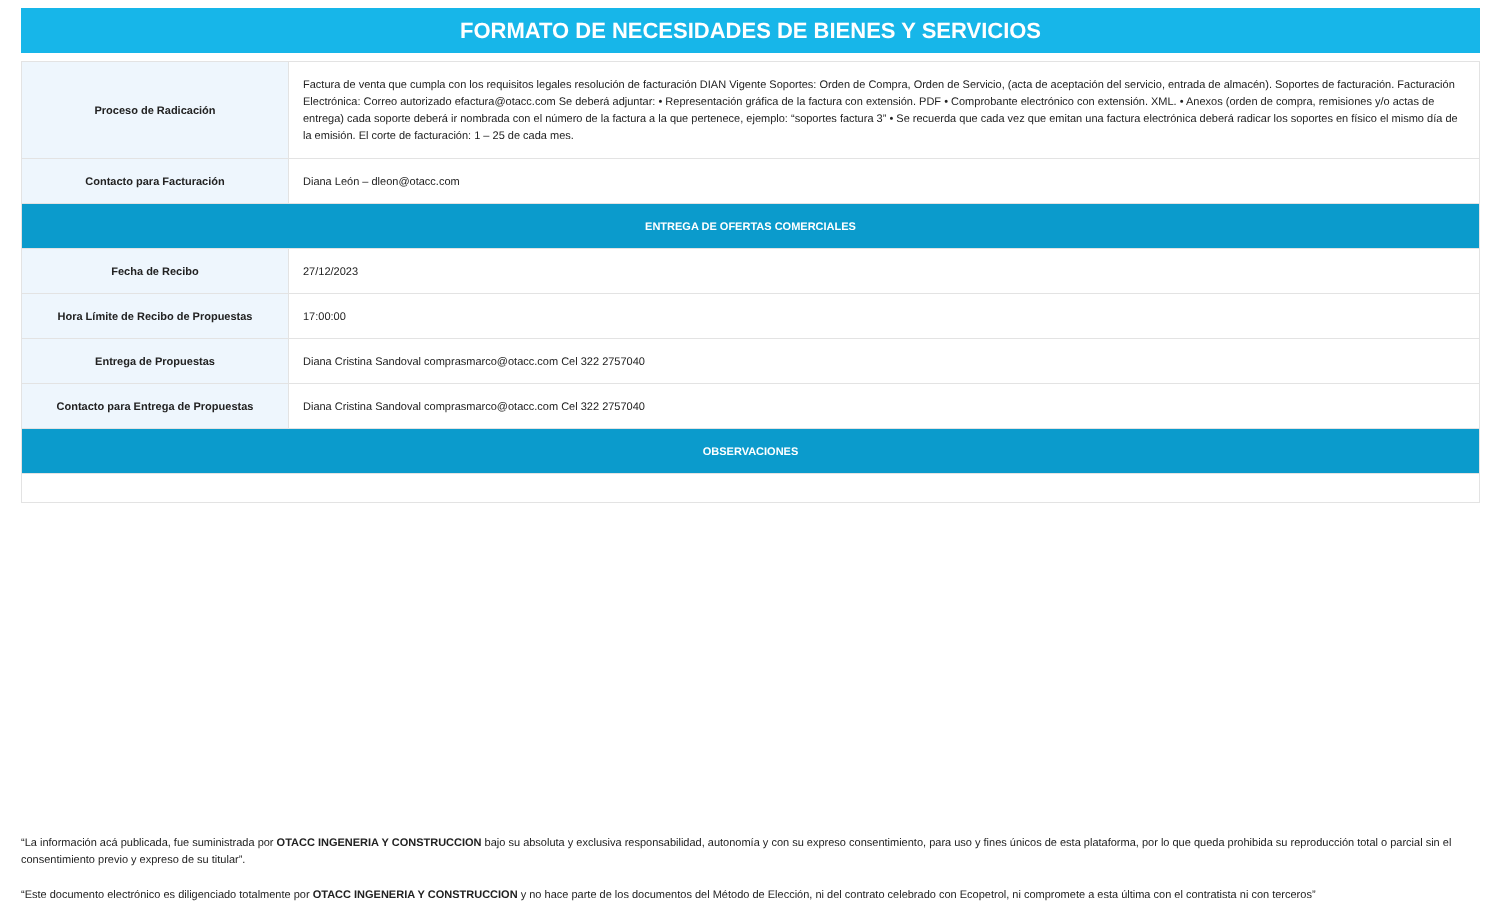FORMATO DE NECESIDADES DE BIENES Y SERVICIOS
| Proceso de Radicación | Factura de venta que cumpla con los requisitos legales resolución de facturación DIAN Vigente Soportes: Orden de Compra, Orden de Servicio, (acta de aceptación del servicio, entrada de almacén). Soportes de facturación. Facturación Electrónica: Correo autorizado efactura@otacc.com Se deberá adjuntar: • Representación gráfica de la factura con extensión. PDF • Comprobante electrónico con extensión. XML. • Anexos (orden de compra, remisiones y/o actas de entrega) cada soporte deberá ir nombrada con el número de la factura a la que pertenece, ejemplo: “soportes factura 3” • Se recuerda que cada vez que emitan una factura electrónica deberá radicar los soportes en físico el mismo día de la emisión. El corte de facturación: 1 – 25 de cada mes. |
| Contacto para Facturación | Diana León – dleon@otacc.com |
| ENTREGA DE OFERTAS COMERCIALES | |
| Fecha de Recibo | 27/12/2023 |
| Hora Límite de Recibo de Propuestas | 17:00:00 |
| Entrega de Propuestas | Diana Cristina Sandoval comprasmarco@otacc.com Cel 322 2757040 |
| Contacto para Entrega de Propuestas | Diana Cristina Sandoval comprasmarco@otacc.com Cel 322 2757040 |
| OBSERVACIONES | |
“La información acá publicada, fue suministrada por OTACC INGENERIA Y CONSTRUCCION bajo su absoluta y exclusiva responsabilidad, autonomía y con su expreso consentimiento, para uso y fines únicos de esta plataforma, por lo que queda prohibida su reproducción total o parcial sin el consentimiento previo y expreso de su titular”.
“Este documento electrónico es diligenciado totalmente por OTACC INGENERIA Y CONSTRUCCION y no hace parte de los documentos del Método de Elección, ni del contrato celebrado con Ecopetrol, ni compromete a esta última con el contratista ni con terceros”